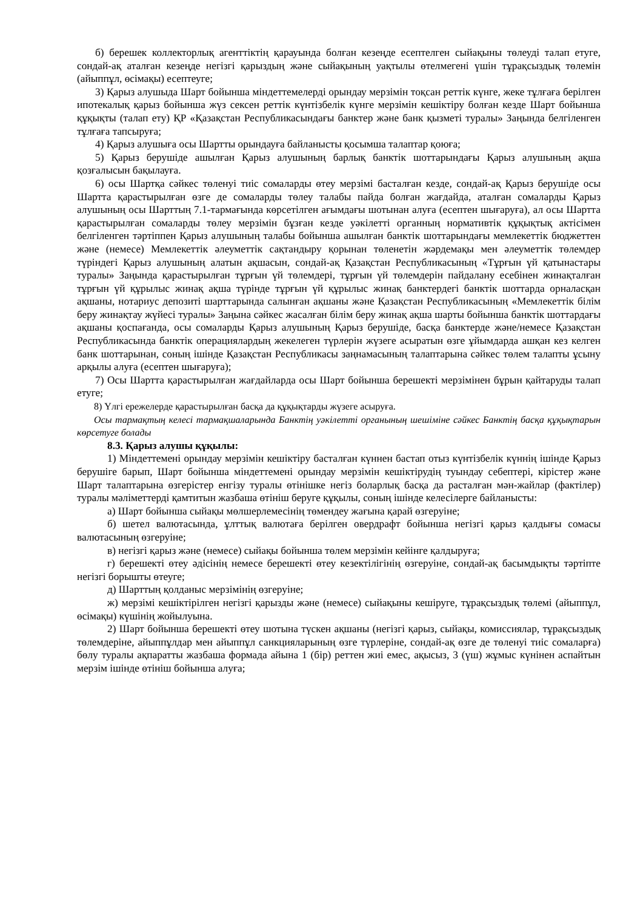б) берешек коллекторлық агенттіктің қарауында болған кезеңде есептелген сыйақыны төлеуді талап етуге, сондай-ақ аталған кезеңде негізгі қарыздың және сыйақының уақтылы өтелмегені үшін тұрақсыздық төлемін (айыппұл, өсімақы) есептеуге;
3) Қарыз алушыда Шарт бойынша міндеттемелерді орындау мерзімін тоқсан реттік күнге, жеке тұлғаға берілген ипотекалық қарыз бойынша жүз сексен реттік күнтізбелік күнге мерзімін кешіктіру болған кезде Шарт бойынша құқықты (талап ету) ҚР «Қазақстан Республикасындағы банктер және банк қызметі туралы» Заңында белгіленген тұлғаға тапсыруға;
4) Қарыз алушыға осы Шартты орындауға байланысты қосымша талаптар қоюға;
5) Қарыз берушіде ашылған Қарыз алушының барлық банктік шоттарындағы Қарыз алушының ақша қозғалысын бақылауға.
6) осы Шартқа сәйкес төленуі тиіс сомаларды өтеу мерзімі басталған кезде, сондай-ақ Қарыз берушіде осы Шартта қарастырылған өзге де сомаларды төлеу талабы пайда болған жағдайда, аталған сомаларды Қарыз алушының осы Шарттың 7.1-тармағында көрсетілген ағымдағы шотынан алуға (есептен шығаруға), ал осы Шартта қарастырылған сомаларды төлеу мерзімін бұзған кезде уәкілетті органның нормативтік құқықтық актісімен белгіленген тәртіппен Қарыз алушының талабы бойынша ашылған банктік шоттарындағы мемлекеттік бюджеттен және (немесе) Мемлекеттік әлеуметтік сақтандыру қорынан төленетін жәрдемақы мен әлеуметтік төлемдер түріндегі Қарыз алушының алатын ақшасын, сондай-ақ Қазақстан Республикасының «Тұрғын үй қатынастары туралы» Заңында қарастырылған тұрғын үй төлемдері, тұрғын үй төлемдерін пайдалану есебінен жинақталған тұрғын үй құрылыс жинақ ақша түрінде тұрғын үй құрылыс жинақ банктердегі банктік шоттарда орналасқан ақшаны, нотариус депозиті шарттарында салынған ақшаны және Қазақстан Республикасының «Мемлекеттік білім беру жинақтау жүйесі туралы» Заңына сәйкес жасалған білім беру жинақ ақша шарты бойынша банктік шоттардағы ақшаны қоспағанда, осы сомаларды Қарыз алушының Қарыз берушіде, басқа банктерде және/немесе Қазақстан Республикасында банктік операциялардың жекелеген түрлерін жүзеге асыратын өзге ұйымдарда ашқан кез келген банк шоттарынан, соның ішінде Қазақстан Республикасы заңнамасының талаптарына сәйкес төлем талапты ұсыну арқылы алуға (есептен шығаруға);
7) Осы Шартта қарастырылған жағдайларда осы Шарт бойынша берешекті мерзімінен бұрын қайтаруды талап етуге;
8) Үлгі ережелерде қарастырылған басқа да құқықтарды жүзеге асыруға.
Осы тармақтың келесі тармақшаларында Банктің уәкілетті органының шешіміне сәйкес Банктің басқа құқықтарын көрсетуге болады
8.3. Қарыз алушы құқылы:
1) Міндеттемені орындау мерзімін кешіктіру басталған күннен бастап отыз күнтізбелік күннің ішінде Қарыз берушіге барып, Шарт бойынша міндеттемені орындау мерзімін кешіктірудің туындау себептері, кірістер және Шарт талаптарына өзгерістер енгізу туралы өтінішке негіз боларлық басқа да расталған мән-жайлар (фактілер) туралы мәліметтерді қамтитын жазбаша өтініш беруге құқылы, соның ішінде келесілерге байланысты:
а) Шарт бойынша сыйақы мөлшерлемесінің төмендеу жағына қарай өзгеруіне;
б) шетел валютасында, ұлттық валютаға берілген овердрафт бойынша негізгі қарыз қалдығы сомасы валютасының өзгеруіне;
в) негізгі қарыз және (немесе) сыйақы бойынша төлем мерзімін кейінге қалдыруға;
г) берешекті өтеу әдісінің немесе берешекті өтеу кезектілігінің өзгеруіне, сондай-ақ басымдықты тәртіпте негізгі борышты өтеуге;
д) Шарттың қолданыс мерзімінің өзгеруіне;
ж) мерзімі кешіктірілген негізгі қарызды және (немесе) сыйақыны кешіруге, тұрақсыздық төлемі (айыппұл, өсімақы) күшінің жойылуына.
2) Шарт бойынша берешекті өтеу шотына түскен ақшаны (негізгі қарыз, сыйақы, комиссиялар, тұрақсыздық төлемдеріне, айыппұлдар мен айыппұл санкцияларының өзге түрлеріне, сондай-ақ өзге де төленуі тиіс сомаларға) бөлу туралы ақпаратты жазбаша формада айына 1 (бір) реттен жиі емес, ақысыз, 3 (үш) жұмыс күнінен аспайтын мерзім ішінде өтініш бойынша алуға;